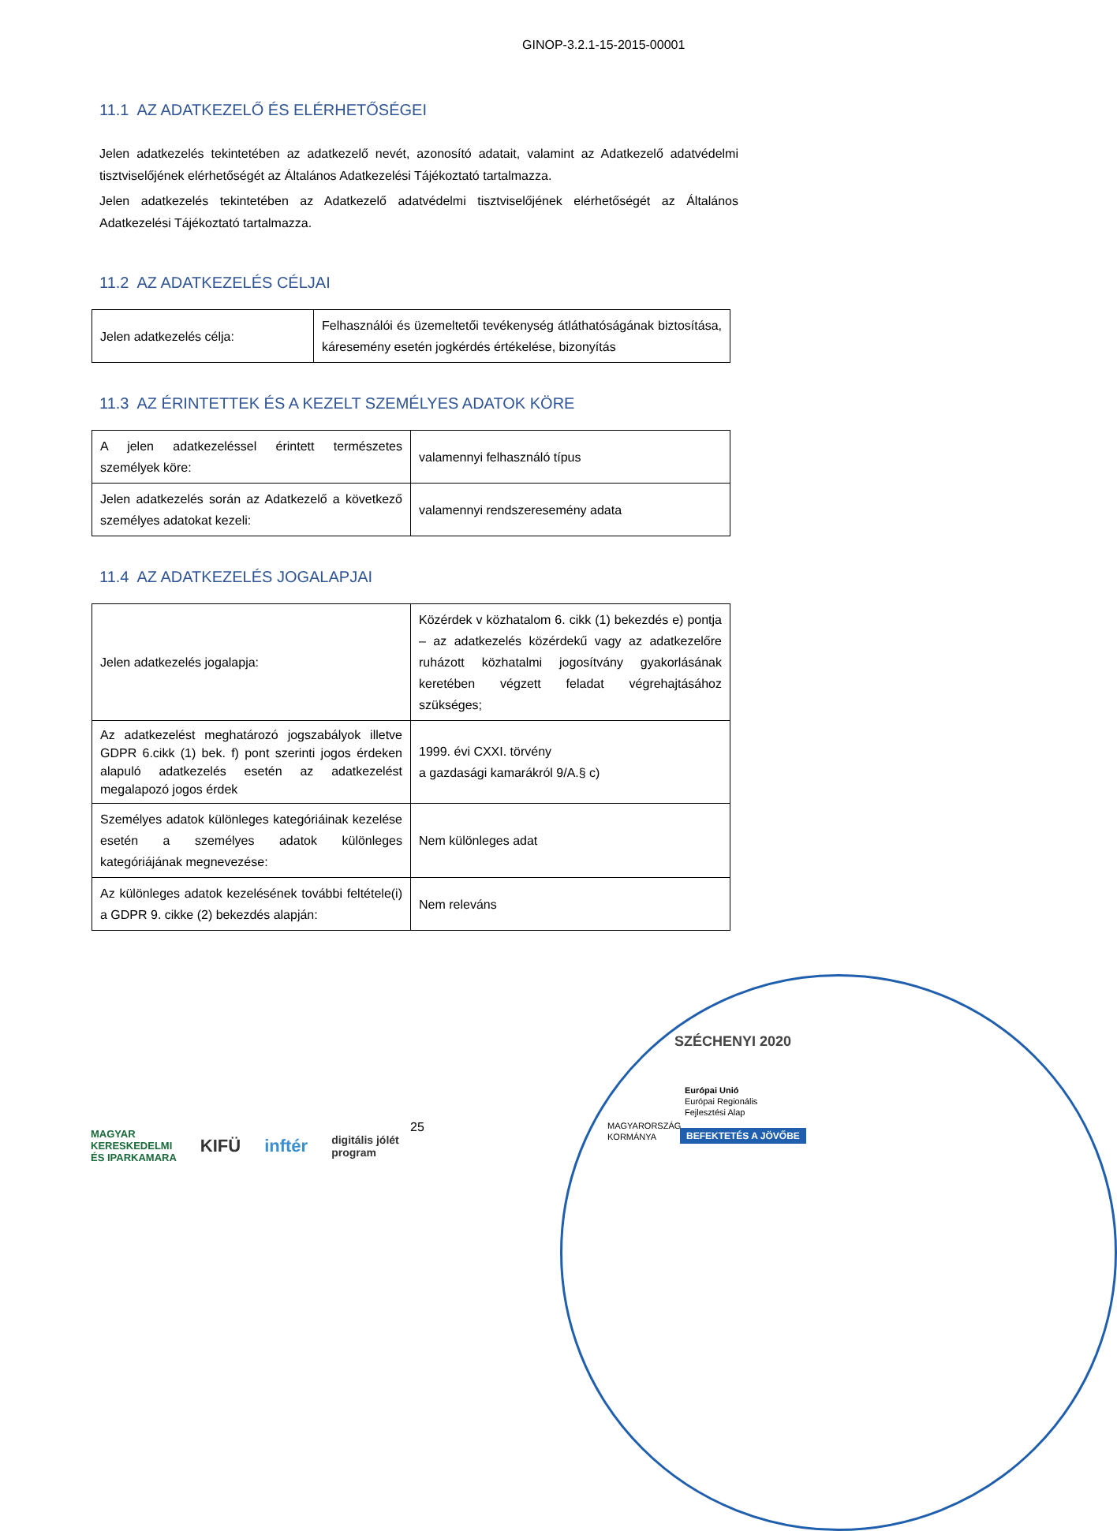GINOP-3.2.1-15-2015-00001
11.1 AZ ADATKEZELŐ ÉS ELÉRHETŐSÉGEI
Jelen adatkezelés tekintetében az adatkezelő nevét, azonosító adatait, valamint az Adatkezelő adatvédelmi tisztviselőjének elérhetőségét az Általános Adatkezelési Tájékoztató tartalmazza.
Jelen adatkezelés tekintetében az Adatkezelő adatvédelmi tisztviselőjének elérhetőségét az Általános Adatkezelési Tájékoztató tartalmazza.
11.2 AZ ADATKEZELÉS CÉLJAI
| Jelen adatkezelés célja: | Felhasználói és üzemeltetői tevékenység átláthatóságának biztosítása, káresemény esetén jogkérdés értékelése, bizonyítás |
11.3 AZ ÉRINTETTEK ÉS A KEZELT SZEMÉLYES ADATOK KÖRE
| A jelen adatkezeléssel érintett természetes személyek köre: | valamennyi felhasználó típus |
| Jelen adatkezelés során az Adatkezelő a következő személyes adatokat kezeli: | valamennyi rendszeresemény adata |
11.4 AZ ADATKEZELÉS JOGALAPJAI
| Jelen adatkezelés jogalapja: | Közérdek v közhatalom 6. cikk (1) bekezdés e) pontja – az adatkezelés közérdekű vagy az adatkezelőre ruházott közhatalmi jogosítvány gyakorlásának keretében végzett feladat végrehajtásához szükséges; |
| Az adatkezelést meghatározó jogszabályok illetve GDPR 6.cikk (1) bek. f) pont szerinti jogos érdeken alapuló adatkezelés esetén az adatkezelést megalapozó jogos érdek | 1999. évi CXXI. törvény a gazdasági kamarákról 9/A.§ c) |
| Személyes adatok különleges kategóriáinak kezelése esetén a személyes adatok különleges kategóriájának megnevezése: | Nem különleges adat |
| Az különleges adatok kezelésének további feltétele(i) a GDPR 9. cikke (2) bekezdés alapján: | Nem releváns |
SZÉCHENYI 2020
Európai Unió
Európai Regionális
Fejlesztési Alap
MAGYARORSZÁG
KORMÁNYA
BEFEKTETÉS A JÖVŐBE
25
MAGYAR
KERESKEDELMI
ÉS IPARKAMARA KIFÜ inftér digitális jólét
program